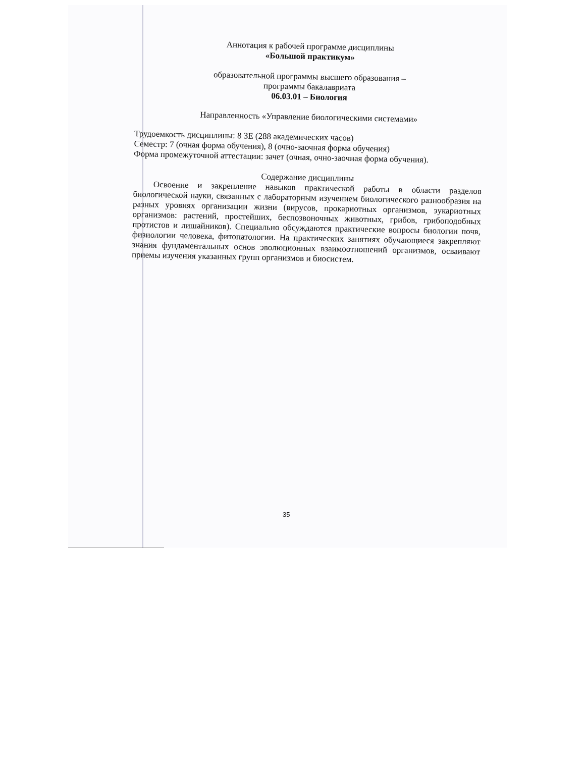Аннотация к рабочей программе дисциплины
«Большой практикум»
образовательной программы высшего образования –
программы бакалавриата
06.03.01 – Биология
Направленность «Управление биологическими системами»
Трудоемкость дисциплины: 8 ЗЕ (288 академических часов)
Семестр: 7 (очная форма обучения), 8 (очно-заочная форма обучения)
Форма промежуточной аттестации: зачет (очная, очно-заочная форма обучения).
Содержание дисциплины
Освоение и закрепление навыков практической работы в области разделов биологической науки, связанных с лабораторным изучением биологического разнообразия на разных уровнях организации жизни (вирусов, прокариотных организмов, эукариотных организмов: растений, простейших, беспозвоночных животных, грибов, грибоподобных протистов и лишайников). Специально обсуждаются практические вопросы биологии почв, физиологии человека, фитопатологии. На практических занятиях обучающиеся закрепляют знания фундаментальных основ эволюционных взаимоотношений организмов, осваивают приемы изучения указанных групп организмов и биосистем.
35